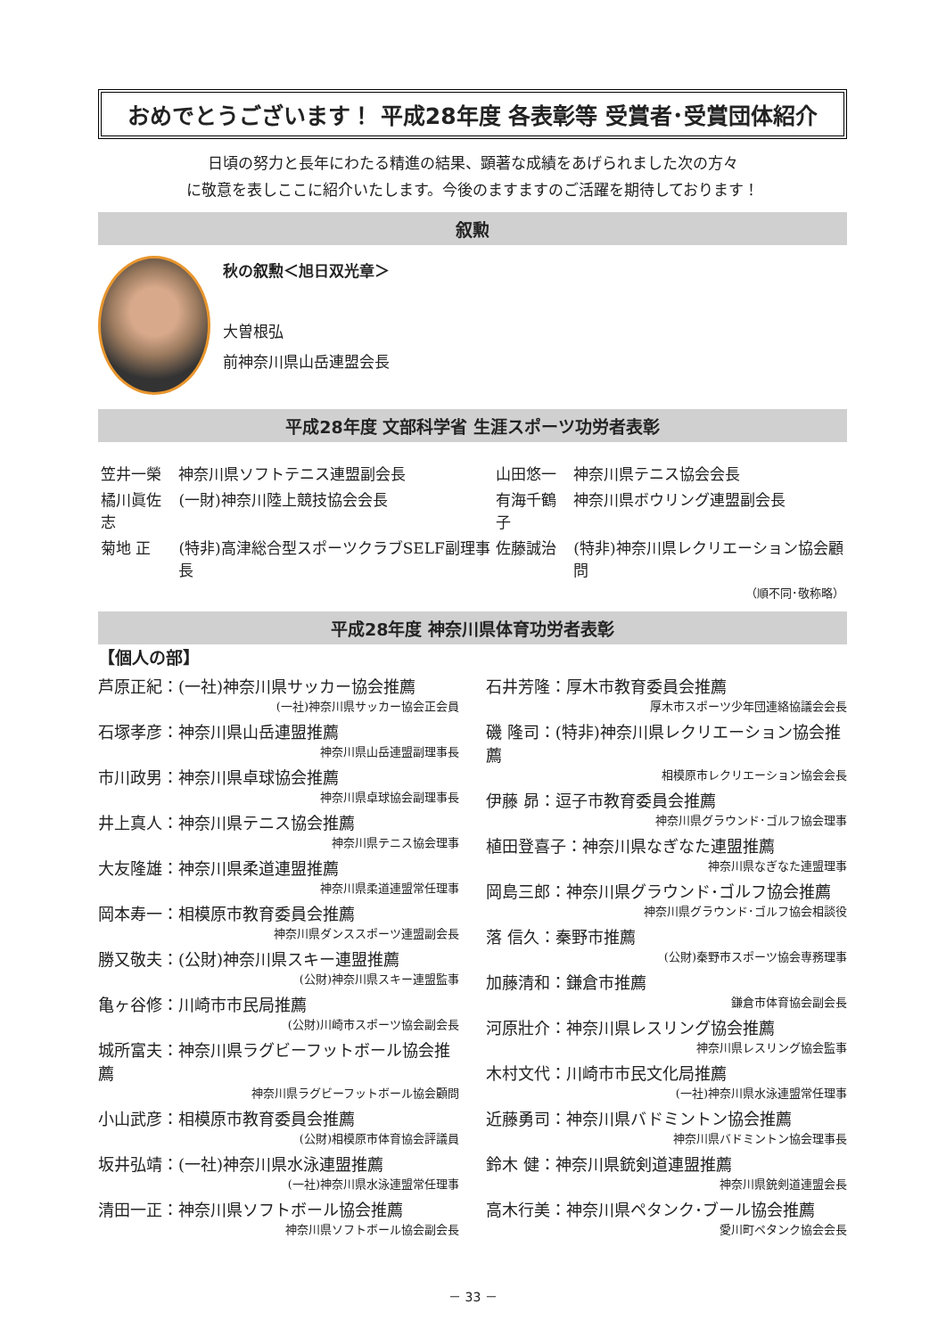おめでとうございます！ 平成28年度 各表彰等 受賞者･受賞団体紹介
日頃の努力と長年にわたる精進の結果、顕著な成績をあげられました次の方々
に敬意を表しここに紹介いたします。今後のますますのご活躍を期待しております！
叙勲
秋の叙勲＜旭日双光章＞
大曽根弘
前神奈川県山岳連盟会長
平成28年度 文部科学省 生涯スポーツ功労者表彰
| 笠井一榮 | 神奈川県ソフトテニス連盟副会長 | 山田悠一 | 神奈川県テニス協会会長 |
| 橘川眞佐志 | (一財)神奈川陸上競技協会会長 | 有海千鶴子 | 神奈川県ボウリング連盟副会長 |
| 菊地 正 | (特非)高津総合型スポーツクラブSELF副理事長 | 佐藤誠治 | (特非)神奈川県レクリエーション協会顧問 |
| （順不同･敬称略） | | | |
平成28年度 神奈川県体育功労者表彰
【個人の部】
芦原正紀：(一社)神奈川県サッカー協会推薦
(一社)神奈川県サッカー協会正会員
石塚孝彦：神奈川県山岳連盟推薦
神奈川県山岳連盟副理事長
市川政男：神奈川県卓球協会推薦
神奈川県卓球協会副理事長
井上真人：神奈川県テニス協会推薦
神奈川県テニス協会理事
大友隆雄：神奈川県柔道連盟推薦
神奈川県柔道連盟常任理事
岡本寿一：相模原市教育委員会推薦
神奈川県ダンススポーツ連盟副会長
勝又敬夫：(公財)神奈川県スキー連盟推薦
(公財)神奈川県スキー連盟監事
亀ヶ谷修：川崎市市民局推薦
(公財)川崎市スポーツ協会副会長
城所富夫：神奈川県ラグビーフットボール協会推薦
神奈川県ラグビーフットボール協会顧問
小山武彦：相模原市教育委員会推薦
(公財)相模原市体育協会評議員
坂井弘靖：(一社)神奈川県水泳連盟推薦
(一社)神奈川県水泳連盟常任理事
清田一正：神奈川県ソフトボール協会推薦
神奈川県ソフトボール協会副会長
石井芳隆：厚木市教育委員会推薦
厚木市スポーツ少年団連絡協議会会長
磯 隆司：(特非)神奈川県レクリエーション協会推薦
相模原市レクリエーション協会会長
伊藤 昴：逗子市教育委員会推薦
神奈川県グラウンド･ゴルフ協会理事
植田登喜子：神奈川県なぎなた連盟推薦
神奈川県なぎなた連盟理事
岡島三郎：神奈川県グラウンド･ゴルフ協会推薦
神奈川県グラウンド･ゴルフ協会相談役
落 信久：秦野市推薦
(公財)秦野市スポーツ協会専務理事
加藤清和：鎌倉市推薦
鎌倉市体育協会副会長
河原壯介：神奈川県レスリング協会推薦
神奈川県レスリング協会監事
木村文代：川崎市市民文化局推薦
(一社)神奈川県水泳連盟常任理事
近藤勇司：神奈川県バドミントン協会推薦
神奈川県バドミントン協会理事長
鈴木 健：神奈川県銃剣道連盟推薦
神奈川県銃剣道連盟会長
高木行美：神奈川県ペタンク･ブール協会推薦
愛川町ペタンク協会会長
－ 33 －